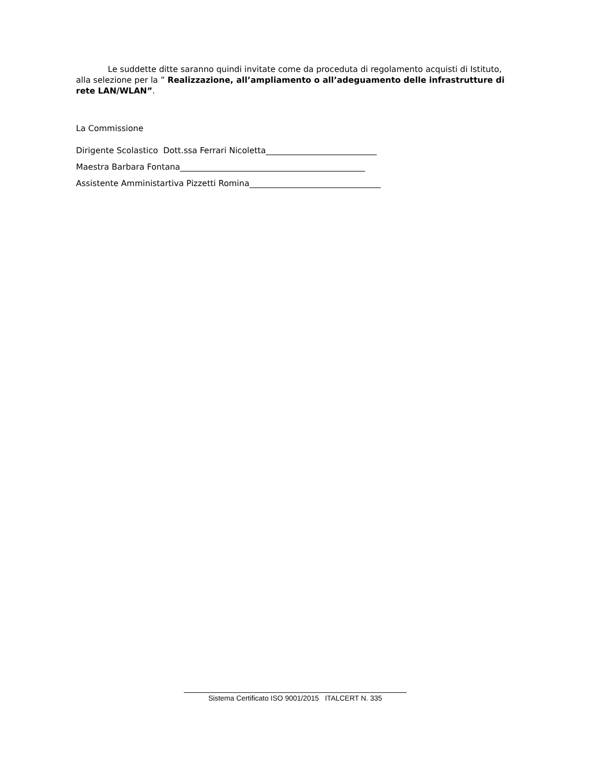Le suddette ditte saranno quindi invitate come da proceduta di regolamento acquisti di Istituto, alla selezione per la ” Realizzazione, all’ampliamento o all’adeguamento delle infrastrutture di rete LAN/WLAN”.
La Commissione
Dirigente Scolastico Dott.ssa Ferrari Nicoletta___________________________
Maestra Barbara Fontana_____________________________________________
Assistente Amministartiva Pizzetti Romina________________________________
Sistema Certificato ISO 9001/2015 ITALCERT N. 335